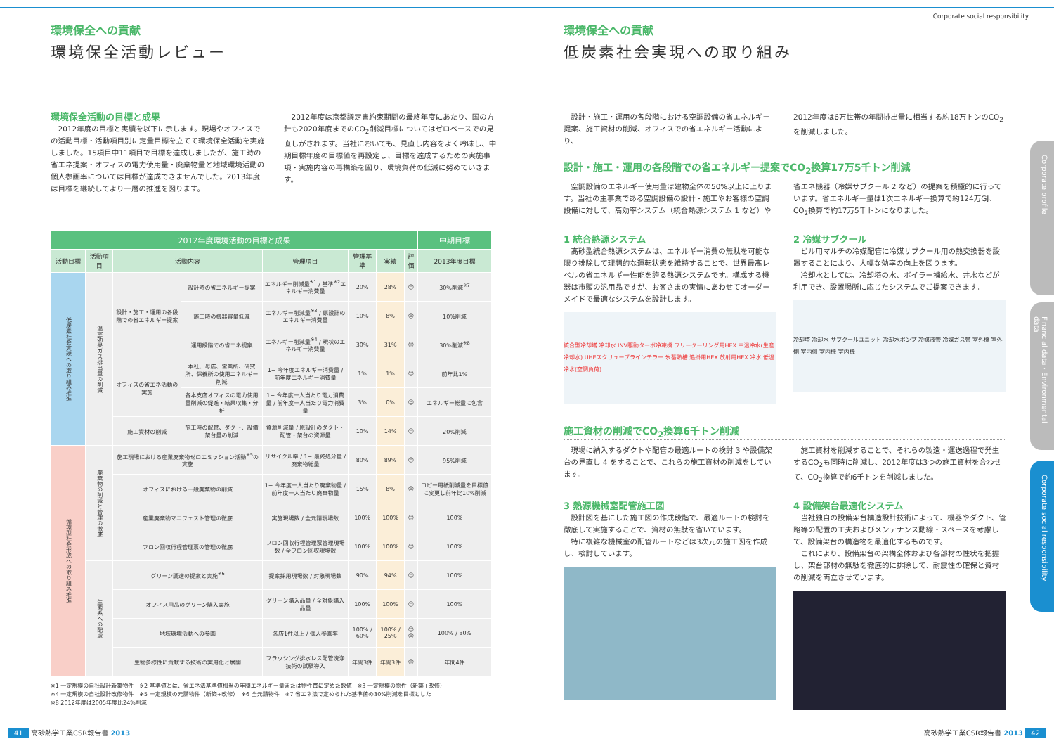Corporate social responsibility
環境保全への貢献
環境保全活動レビュー
環境保全活動の目標と成果
　2012年度の目標と実績を以下に示します。現場やオフィスでの活動目標・活動項目別に定量目標を立てて環境保全活動を実施しました。15項目中11項目で目標を達成しましたが、施工時の省エネ提案・オフィスの電力使用量・廃棄物量と地域環境活動の個人参画率については目標が達成できませんでした。2013年度は目標を継続してより一層の推進を図ります。
　2012年度は京都議定書約束期間の最終年度にあたり、国の方針も2020年度までのCO<sub>2</sub>削減目標についてはゼロベースでの見直しがされます。当社においても、見直し内容をよく吟味し、中期目標年度の目標値を再設定し、目標を達成するための実施事項・実施内容の再構築を図り、環境負荷の低減に努めていきます。
| 2012年度環境活動の目標と成果 | | | | | | | | 中期目標 |
| 活動目標 | 活動項目 | 活動内容 | | 管理項目 | 管理基準 | 実績 | 評価 | 2013年度目標 |
| 低炭素社会実現への取り組み推進 | 温室効果ガス排出量の削減 | 設計・施工・運用の各段階での省エネルギー提案 | 設計時の省エネルギー提案 | エネルギー削減量<sup>※1</sup> / 基準<sup>※2</sup>エネルギー消費量 | 20% | 28% | 😊 | 30%削減<sup>※7</sup> |
| | | | 施工時の機器容量低減 | エネルギー削減量<sup>※3</sup> / 原設計のエネルギー消費量 | 10% | 8% | 😔 | 10%削減 |
| | | | 運用段階での省エネ提案 | エネルギー削減量<sup>※4</sup> / 現状のエネルギー消費量 | 30% | 31% | 😊 | 30%削減<sup>※8</sup> |
| | | オフィスの省エネ活動の実施 | 本社、母店、営業所、研究所、保養所の使用エネルギー削減 | 1− 今年度エネルギー消費量 / 前年度エネルギー消費量 | 1% | 1% | 😊 | 前年比1% |
| | | | 各本支店オフィスの電力使用量削減の促進・結果収集・分析 | 1− 今年度一人当たり電力消費量 / 前年度一人当たり電力消費量 | 3% | 0% | 😔 | エネルギー総量に包含 |
| | | 施工資材の削減 | 施工時の配管、ダクト、設備架台量の削減 | 資源削減量 / 原設計のダクト・配管・架台の資源量 | 10% | 14% | 😊 | 20%削減 |
| 循環型社会形成への取り組み推進 | 廃棄物の削減と管理の徹底 | 施工現場における産業廃棄物ゼロエミッション活動<sup>※5</sup>の実施 | | リサイクル率 / 1− 最終処分量 / 廃棄物総量 | 80% | 89% | 😊 | 95%削減 |
| | | オフィスにおける一般廃棄物の削減 | | 1− 今年度一人当たり廃棄物量 / 前年度一人当たり廃棄物量 | 15% | 8% | 😔 | コピー用紙削減量を目標値に変更し前年比10%削減 |
| | | 産業廃棄物マニフェスト管理の徹底 | | 実施現場数 / 全元請現場数 | 100% | 100% | 😊 | 100% |
| | | フロン回収行程管理票の管理の徹底 | | フロン回収行程管理票管理現場数 / 全フロン回収現場数 | 100% | 100% | 😊 | 100% |
| | 生態系への配慮 | グリーン調達の提案と実施<sup>※6</sup> | | 提案採用現場数 / 対象現場数 | 90% | 94% | 😊 | 100% |
| | | オフィス用品のグリーン購入実施 | | グリーン購入品量 / 全対象購入品量 | 100% | 100% | 😊 | 100% |
| | | 地域環境活動への参画 | | 各店1件以上 / 個人参画率 | 100% / 60% | 100% / 25% | 😊 😔 | 100% / 30% |
| | | 生物多様性に貢献する技術の実用化と展開 | | フラッシング排水レス配管洗浄技術の試験導入 | 年間3件 | 年間3件 | 😊 | 年間4件 |
※1 一定規模の自社設計新築物件　※2 基準値とは、省エネ法基準値相当の年間エネルギー量または物件毎に定めた数値　※3 一定規模の物件（新築+改修）
※4 一定規模の自社設計改修物件　※5 一定規模の元請物件（新築+改修）　※6 全元請物件　※7 省エネ法で定められた基準値の30%削減を目標とした
※8 2012年度は2005年度比24%削減
環境保全への貢献
低炭素社会実現への取り組み
　設計・施工・運用の各段階における空調設備の省エネルギー提案、施工資材の削減、オフィスでの省エネルギー活動により、
2012年度は6万世帯の年間排出量に相当する約18万トンのCO<sub>2</sub>を削減しました。
設計・施工・運用の各段階での省エネルギー提案でCO<sub>2</sub>換算17万5千トン削減
　空調設備のエネルギー使用量は建物全体の50%以上に上ります。当社の主事業である空調設備の設計・施工やお客様の空調設備に対して、高効率システム（統合熱源システム 1 など）や
省エネ機器（冷媒サブクール 2 など）の提案を積極的に行っています。省エネルギー量は1次エネルギー換算で約124万GJ、CO<sub>2</sub>換算で約17万5千トンになりました。
1 統合熱源システム
　高砂型統合熱源システムは、エネルギー消費の無駄を可能な限り排除して理想的な運転状態を維持することで、世界最高レベルの省エネルギー性能を誇る熱源システムです。構成する機器は市販の汎用品ですが、お客さまの実情にあわせてオーダーメイドで最適なシステムを設計します。
統合型冷却塔 冷却水 INV駆動ターボ冷凍機 フリークーリング用HEX 中温冷水(生産冷却水) UHEスクリューブラインチラー 氷蓄熱槽 追掛用HEX 放射用HEX 冷水 低温冷水(空調負荷)
2 冷媒サブクール
　ビル用マルチの冷媒配管に冷媒サブクール用の熱交換器を設置することにより、大幅な効率の向上を図ります。
　冷却水としては、冷却塔の水、ボイラー補給水、井水などが利用でき、設置場所に応じたシステムでご提案できます。
冷却塔 冷却水 サブクールユニット 冷却水ポンプ 冷媒液管 冷媒ガス管 室外機 室外側 室内側 室内機 室内機
施工資材の削減でCO<sub>2</sub>換算6千トン削減
　現場に納入するダクトや配管の最適ルートの検討 3 や設備架台の見直し 4 をすることで、これらの施工資材の削減をしています。
　施工資材を削減することで、それらの製造・運送過程で発生するCO<sub>2</sub>も同時に削減し、2012年度は3つの施工資材を合わせて、CO<sub>2</sub>換算で約6千トンを削減しました。
3 熱源機械室配管施工図
　設計図を基にした施工図の作成段階で、最適ルートの検討を徹底して実施することで、資材の無駄を省いています。
　特に複雑な機械室の配管ルートなどは3次元の施工図を作成し、検討しています。
4 設備架台最適化システム
　当社独自の設備架台構造設計技術によって、機器やダクト、管路等の配置の工夫およびメンテナンス動線・スペースを考慮して、設備架台の構造物を最適化するものです。
　これにより、設備架台の架構全体および各部材の性状を把握し、架台部材の無駄を徹底的に排除して、耐震性の確保と資材の削減を両立させています。
Corporate profile
Financial data · Environmental data
Corporate social responsibility
41 高砂熱学工業CSR報告書 2013 高砂熱学工業CSR報告書 2013 42